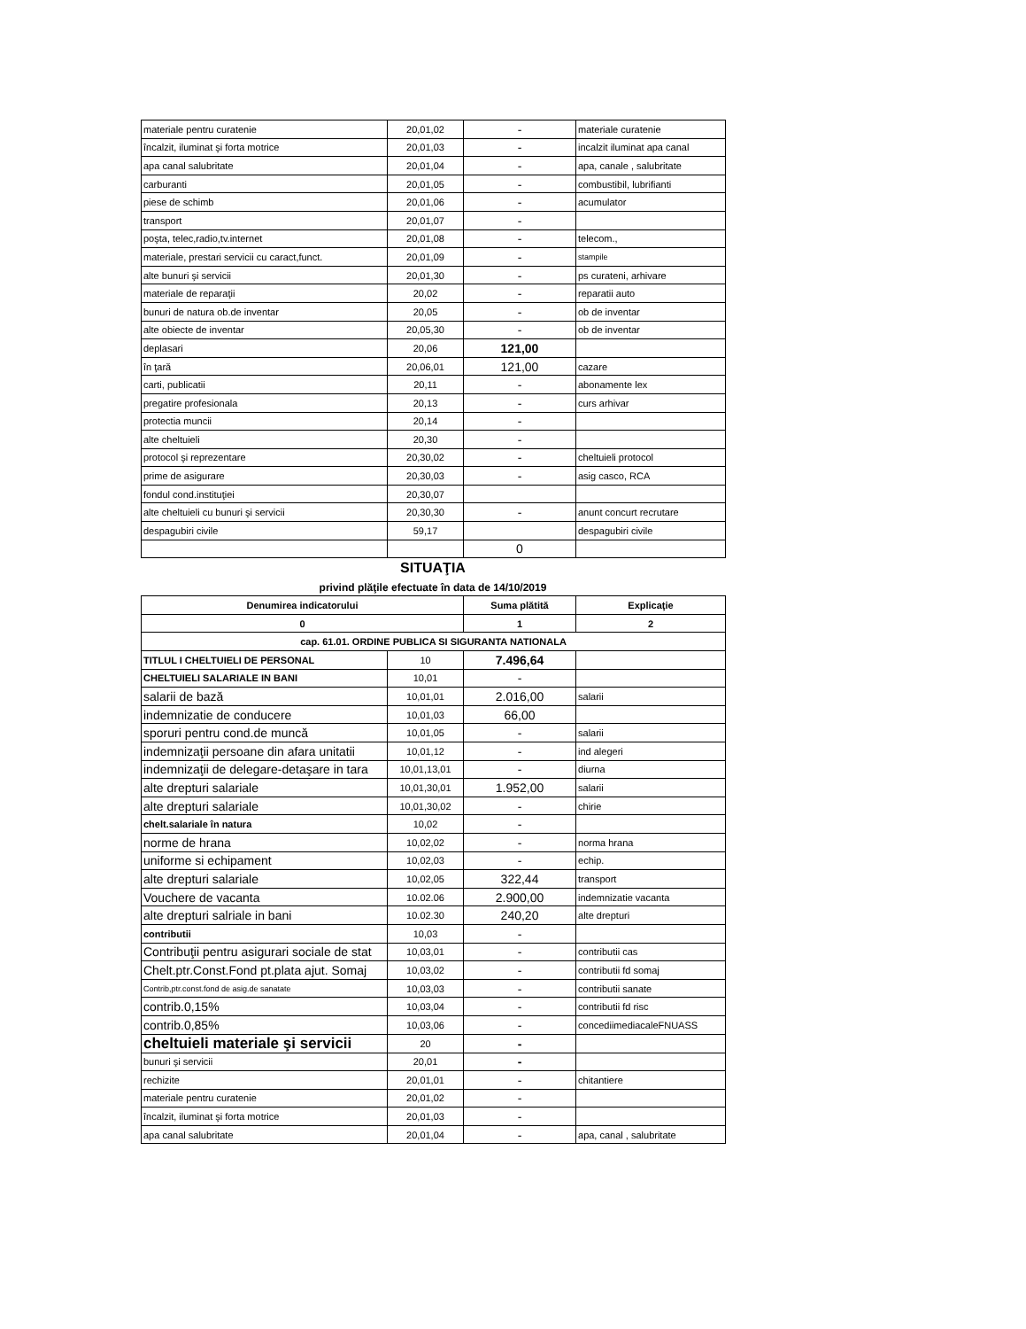| materiale pentru curatenie | 20,01,02 | - | materiale curatenie |
| încalzit, iluminat şi forta motrice | 20,01,03 | - | incalzit iluminat apa canal |
| apa canal salubritate | 20,01,04 | - | apa, canale , salubritate |
| carburanti | 20,01,05 | - | combustibil, lubrifianti |
| piese de schimb | 20,01,06 | - | acumulator |
| transport | 20,01,07 | - | |
| poşta, telec,radio,tv.internet | 20,01,08 | - | telecom., |
| materiale, prestari servicii cu caract,funct. | 20,01,09 | - | stampile |
| alte bunuri şi servicii | 20,01,30 | - | ps curateni, arhivare |
| materiale de reparaţii | 20,02 | - | reparatii auto |
| bunuri de natura ob.de inventar | 20,05 | - | ob de inventar |
| alte obiecte de inventar | 20,05,30 | - | ob de inventar |
| deplasari | 20,06 | 121,00 | |
| în ţară | 20,06,01 | 121,00 | cazare |
| carti, publicatii | 20,11 | - | abonamente lex |
| pregatire profesionala | 20,13 | - | curs arhivar |
| protectia muncii | 20,14 | - | |
| alte cheltuieli | 20,30 | - | |
| protocol şi reprezentare | 20,30,02 | - | cheltuieli protocol |
| prime de asigurare | 20,30,03 | - | asig casco, RCA |
| fondul cond.instituţiei | 20,30,07 | | |
| alte cheltuieli cu bunuri şi servicii | 20,30,30 | - | anunt concurt recrutare |
| despagubiri civile | 59,17 | | despagubiri civile |
| | | 0 | |
SITUAŢIA
privind plăţile efectuate în data de 14/10/2019
| Denumirea indicatorului | | Suma plătită | Explicaţie |
| --- | --- | --- | --- |
| 0 | | 1 | 2 |
| cap. 61.01. ORDINE PUBLICA SI SIGURANTA NATIONALA | | | |
| TITLUL I CHELTUIELI DE PERSONAL | 10 | 7.496,64 | |
| CHELTUIELI SALARIALE IN BANI | 10,01 | - | |
| salarii de bază | 10,01,01 | 2.016,00 | salarii |
| indemnizatie de conducere | 10,01,03 | 66,00 | |
| sporuri pentru cond.de muncă | 10,01,05 | - | salarii |
| indemnizaţii persoane din afara unitatii | 10,01,12 | - | ind alegeri |
| indemnizaţii de delegare-detaşare in tara | 10,01,13,01 | - | diurna |
| alte drepturi salariale | 10,01,30,01 | 1.952,00 | salarii |
| alte drepturi salariale | 10,01,30,02 | - | chirie |
| chelt.salariale în natura | 10,02 | - | |
| norme de hrana | 10,02,02 | - | norma hrana |
| uniforme si echipament | 10,02,03 | - | echip. |
| alte drepturi salariale | 10,02,05 | 322,44 | transport |
| Vouchere de vacanta | 10.02.06 | 2.900,00 | indemnizatie vacanta |
| alte drepturi salriale in bani | 10.02.30 | 240,20 | alte drepturi |
| contributii | 10,03 | - | |
| Contribuţii pentru asigurari sociale de stat | 10,03,01 | - | contributii cas |
| Chelt.ptr.Const.Fond pt.plata ajut. Somaj | 10,03,02 | - | contributii fd somaj |
| Contrib,ptr.const.fond de asig.de sanatate | 10,03,03 | - | contributii sanate |
| contrib.0,15% | 10,03,04 | - | contributii fd risc |
| contrib.0,85% | 10,03,06 | - | concediimediacaleFNUASS |
| cheltuieli materiale şi servicii | 20 | - | |
| bunuri şi servicii | 20,01 | - | |
| rechizite | 20,01,01 | - | chitantiere |
| materiale pentru curatenie | 20,01,02 | - | |
| încalzit, iluminat şi forta motrice | 20,01,03 | - | |
| apa canal salubritate | 20,01,04 | - | apa, canal , salubritate |